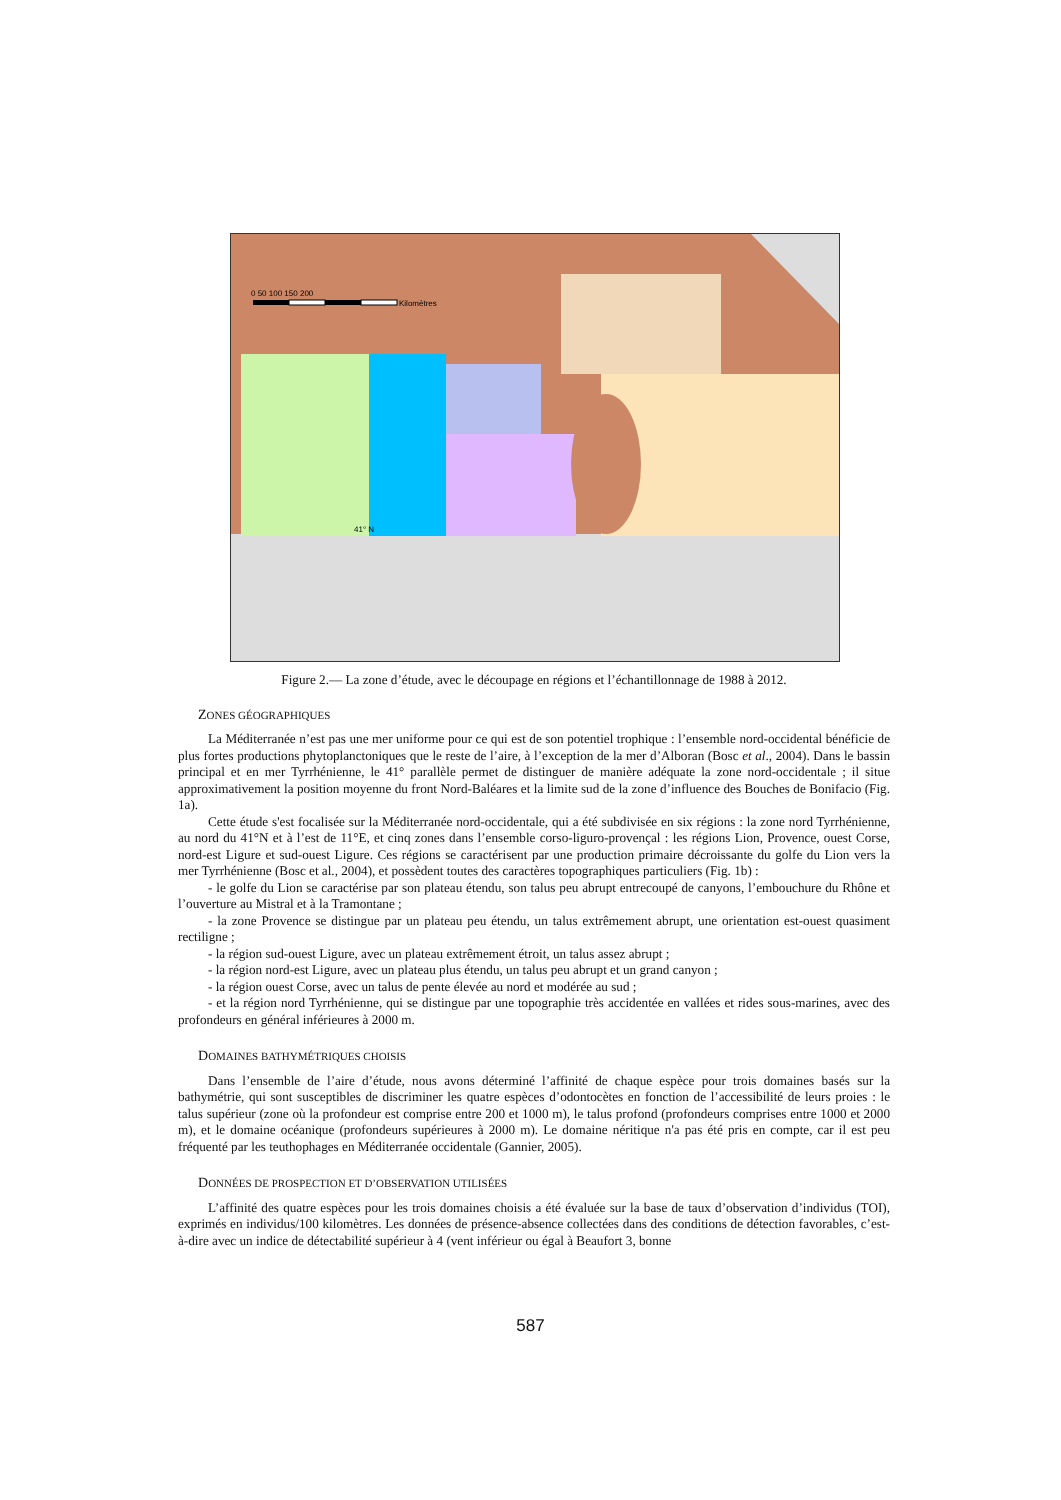0 50 100 150 200
Kilomètres
41° N
Figure 2.— La zone d’étude, avec le découpage en régions et l’échantillonnage de 1988 à 2012.
ZONES GÉOGRAPHIQUES
La Méditerranée n’est pas une mer uniforme pour ce qui est de son potentiel trophique : l’ensemble nord-occidental bénéficie de plus fortes productions phytoplanctoniques que le reste de l’aire, à l’exception de la mer d’Alboran (Bosc et al., 2004). Dans le bassin principal et en mer Tyrrhénienne, le 41° parallèle permet de distinguer de manière adéquate la zone nord-occidentale ; il situe approximativement la position moyenne du front Nord-Baléares et la limite sud de la zone d’influence des Bouches de Bonifacio (Fig. 1a).
Cette étude s'est focalisée sur la Méditerranée nord-occidentale, qui a été subdivisée en six régions : la zone nord Tyrrhénienne, au nord du 41°N et à l’est de 11°E, et cinq zones dans l’ensemble corso-liguro-provençal : les régions Lion, Provence, ouest Corse, nord-est Ligure et sud-ouest Ligure. Ces régions se caractérisent par une production primaire décroissante du golfe du Lion vers la mer Tyrrhénienne (Bosc et al., 2004), et possèdent toutes des caractères topographiques particuliers (Fig. 1b) :
- le golfe du Lion se caractérise par son plateau étendu, son talus peu abrupt entrecoupé de canyons, l’embouchure du Rhône et l’ouverture au Mistral et à la Tramontane ;
- la zone Provence se distingue par un plateau peu étendu, un talus extrêmement abrupt, une orientation est-ouest quasiment rectiligne ;
- la région sud-ouest Ligure, avec un plateau extrêmement étroit, un talus assez abrupt ;
- la région nord-est Ligure, avec un plateau plus étendu, un talus peu abrupt et un grand canyon ;
- la région ouest Corse, avec un talus de pente élevée au nord et modérée au sud ;
- et la région nord Tyrrhénienne, qui se distingue par une topographie très accidentée en vallées et rides sous-marines, avec des profondeurs en général inférieures à 2000 m.
DOMAINES BATHYMÉTRIQUES CHOISIS
Dans l’ensemble de l’aire d’étude, nous avons déterminé l’affinité de chaque espèce pour trois domaines basés sur la bathymétrie, qui sont susceptibles de discriminer les quatre espèces d’odontocètes en fonction de l’accessibilité de leurs proies : le talus supérieur (zone où la profondeur est comprise entre 200 et 1000 m), le talus profond (profondeurs comprises entre 1000 et 2000 m), et le domaine océanique (profondeurs supérieures à 2000 m). Le domaine néritique n'a pas été pris en compte, car il est peu fréquenté par les teuthophages en Méditerranée occidentale (Gannier, 2005).
DONNÉES DE PROSPECTION ET D’OBSERVATION UTILISÉES
L’affinité des quatre espèces pour les trois domaines choisis a été évaluée sur la base de taux d’observation d’individus (TOI), exprimés en individus/100 kilomètres. Les données de présence-absence collectées dans des conditions de détection favorables, c’est-à-dire avec un indice de détectabilité supérieur à 4 (vent inférieur ou égal à Beaufort 3, bonne
587